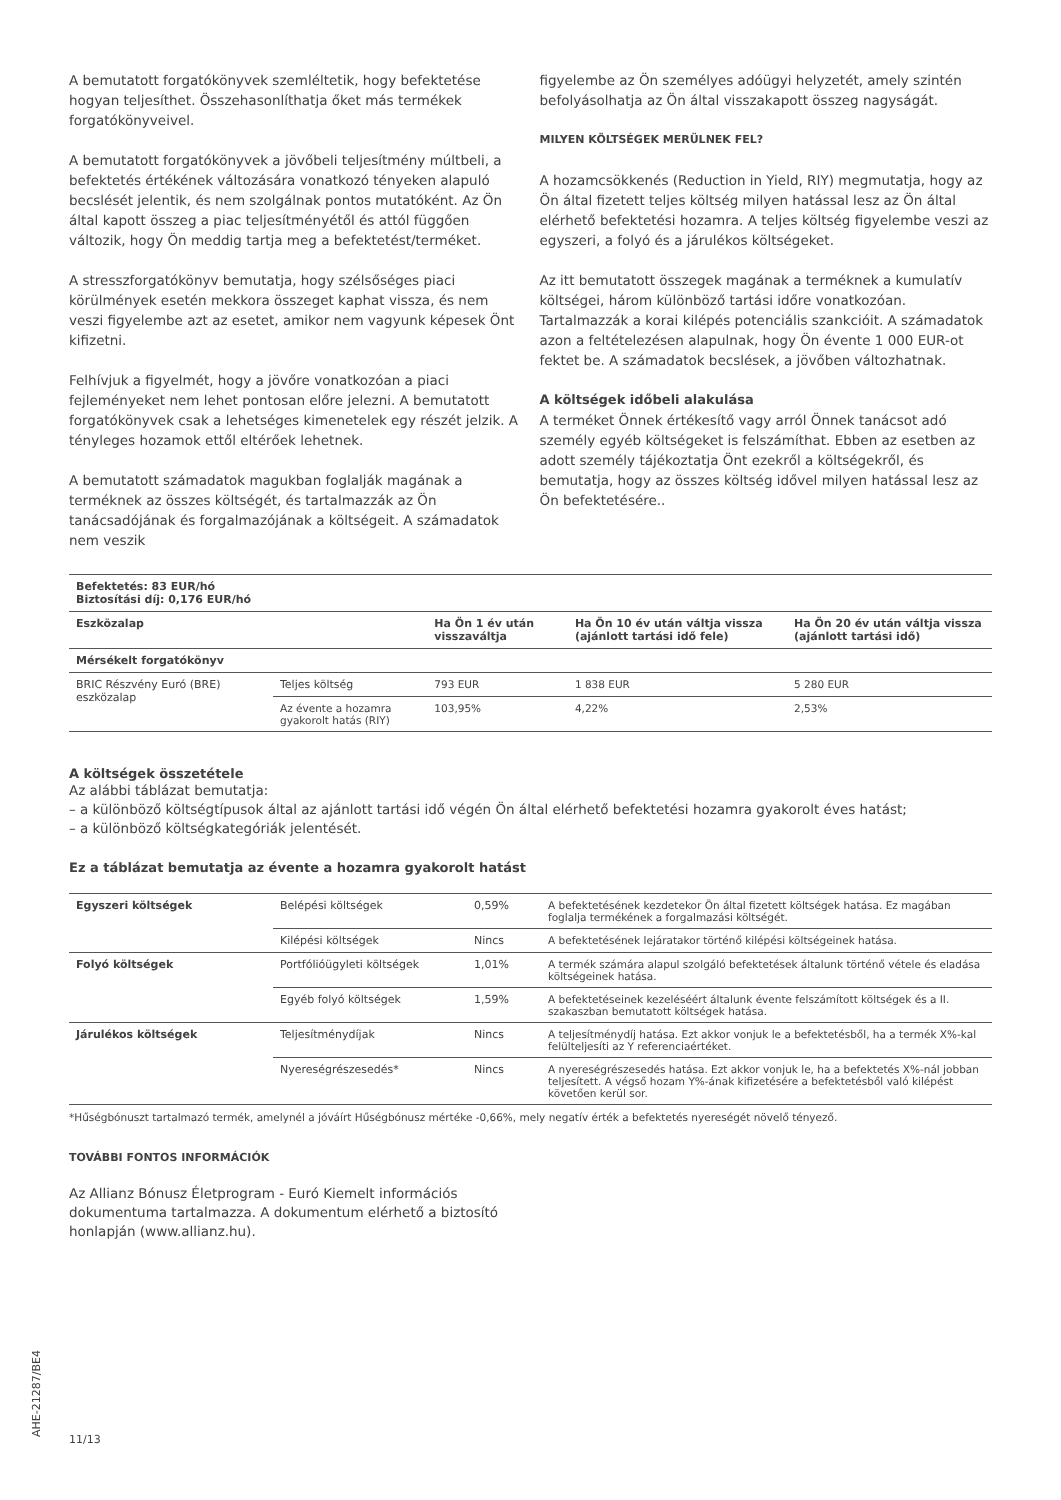A bemutatott forgatókönyvek szemléltetik, hogy befektetése hogyan teljesíthet. Összehasonlíthatja őket más termékek forgatókönyveivel.
A bemutatott forgatókönyvek a jövőbeli teljesítmény múltbeli, a befektetés értékének változására vonatkozó tényeken alapuló becslését jelentik, és nem szolgálnak pontos mutatóként. Az Ön által kapott összeg a piac teljesítményétől és attól függően változik, hogy Ön meddig tartja meg a befektetést/terméket.
A stresszforgatókönyv bemutatja, hogy szélsőséges piaci körülmények esetén mekkora összeget kaphat vissza, és nem veszi figyelembe azt az esetet, amikor nem vagyunk képesek Önt kifizetni.
Felhívjuk a figyelmét, hogy a jövőre vonatkozóan a piaci fejleményeket nem lehet pontosan előre jelezni. A bemutatott forgatókönyvek csak a lehetséges kimenetelek egy részét jelzik. A tényleges hozamok ettől eltérőek lehetnek.
A bemutatott számadatok magukban foglalják magának a terméknek az összes költségét, és tartalmazzák az Ön tanácsadójának és forgalmazójának a költségeit. A számadatok nem veszik
figyelembe az Ön személyes adóügyi helyzetét, amely szintén befolyásolhatja az Ön által visszakapott összeg nagyságát.
MILYEN KÖLTSÉGEK MERÜLNEK FEL?
A hozamcsökkenés (Reduction in Yield, RIY) megmutatja, hogy az Ön által fizetett teljes költség milyen hatással lesz az Ön által elérhető befektetési hozamra. A teljes költség figyelembe veszi az egyszeri, a folyó és a járulékos költségeket.
Az itt bemutatott összegek magának a terméknek a kumulatív költségei, három különböző tartási időre vonatkozóan. Tartalmazzák a korai kilépés potenciális szankcióit. A számadatok azon a feltételezésen alapulnak, hogy Ön évente 1 000 EUR-ot fektet be. A számadatok becslések, a jövőben változhatnak.
A költségek időbeli alakulása
A terméket Önnek értékesítő vagy arról Önnek tanácsot adó személy egyéb költségeket is felszámíthat. Ebben az esetben az adott személy tájékoztatja Önt ezekről a költségekről, és bemutatja, hogy az összes költség idővel milyen hatással lesz az Ön befektetésére..
| Befektetés: 83 EUR/hó Biztosítási díj: 0,176 EUR/hó | | | | |
| --- | --- | --- | --- | --- |
| Eszközalap | | Ha Ön 1 év után visszaváltja | Ha Ön 10 év után váltja vissza (ajánlott tartási idő fele) | Ha Ön 20 év után váltja vissza (ajánlott tartási idő) |
| Mérsékelt forgatókönyv | | | | |
| BRIC Részvény Euró (BRE) eszközalap | Teljes költség | 793 EUR | 1 838 EUR | 5 280 EUR |
| | Az évente a hozamra gyakorolt hatás (RIY) | 103,95% | 4,22% | 2,53% |
A költségek összetétele
Az alábbi táblázat bemutatja:
– a különböző költségtípusok által az ajánlott tartási idő végén Ön által elérhető befektetési hozamra gyakorolt éves hatást;
– a különböző költségkategóriák jelentését.
Ez a táblázat bemutatja az évente a hozamra gyakorolt hatást
| Egyszeri költségek | Belépési költségek | 0,59% | A befektetésének kezdetekor Ön által fizetett költségek hatása. Ez magában foglalja termékének a forgalmazási költségét. |
| | Kilépési költségek | Nincs | A befektetésének lejáratakor történő kilépési költségeinek hatása. |
| Folyó költségek | Portfólióügyleti költségek | 1,01% | A termék számára alapul szolgáló befektetések általunk történő vétele és eladása költségeinek hatása. |
| | Egyéb folyó költségek | 1,59% | A befektetéseinek kezeléséért általunk évente felszámított költségek és a II. szakaszban bemutatott költségek hatása. |
| Járulékos költségek | Teljesítménydíjak | Nincs | A teljesítménydíj hatása. Ezt akkor vonjuk le a befektetésből, ha a termék X%-kal felülteljesíti az Y referenciaértéket. |
| | Nyereségrészesedés* | Nincs | A nyereségrészesedés hatása. Ezt akkor vonjuk le, ha a befektetés X%-nál jobban teljesített. A végső hozam Y%-ának kifizetésére a befektetésből való kilépést követően kerül sor. |
*Hűségbónuszt tartalmazó termék, amelynél a jóváírt Hűségbónusz mértéke -0,66%, mely negatív érték a befektetés nyereségét növelő tényező.
TOVÁBBI FONTOS INFORMÁCIÓK
Az Allianz Bónusz Életprogram - Euró Kiemelt információs dokumentuma tartalmazza. A dokumentum elérhető a biztosító honlapján (www.allianz.hu).
11/13
AHE-21287/BE4